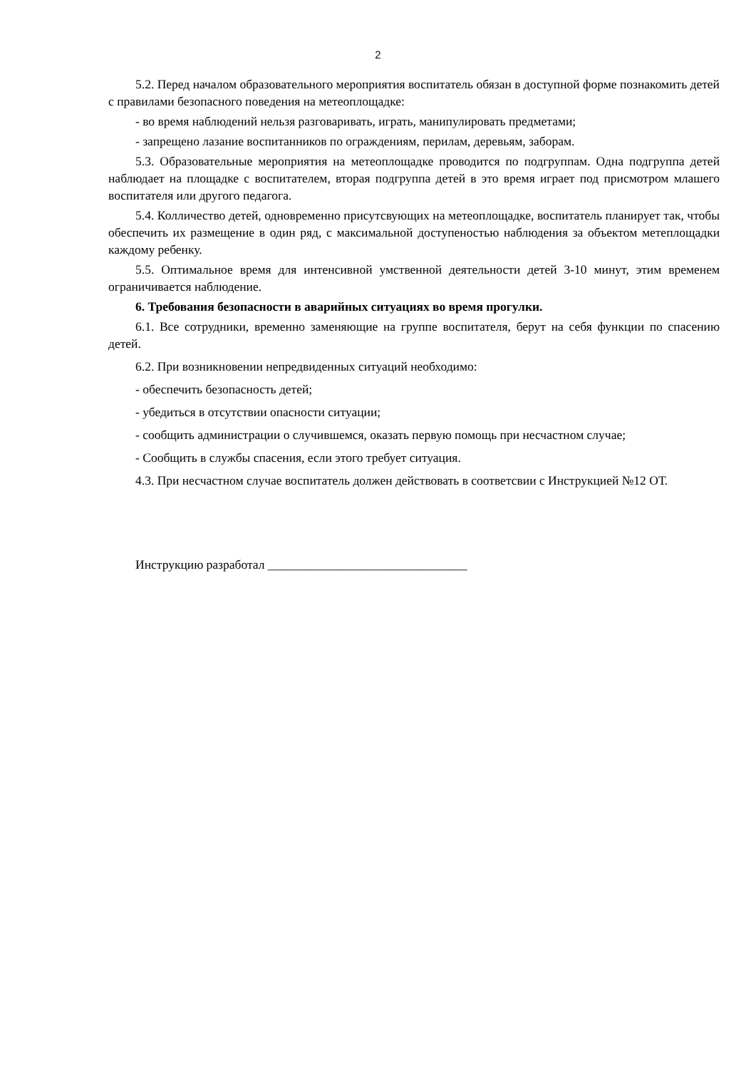2
5.2. Перед началом образовательного мероприятия воспитатель обязан в доступной форме познакомить детей с правилами безопасного поведения на метеоплощадке:
- во время наблюдений нельзя разговаривать, играть, манипулировать предметами;
- запрещено лазание воспитанников по ограждениям, перилам, деревьям, заборам.
5.3. Образовательные мероприятия на метеоплощадке проводится по подгруппам. Одна подгруппа детей наблюдает на площадке с воспитателем, вторая подгруппа детей в это время играет под присмотром млашего воспитателя или другого педагога.
5.4. Колличество детей, одновременно присутсвующих на метеоплощадке, воспитатель планирует так, чтобы обеспечить их размещение в один ряд, с максимальной доступеностью наблюдения за объектом метеплощадки каждому ребенку.
5.5. Оптимальное время для интенсивной умственной деятельности детей 3-10 минут, этим временем ограничивается наблюдение.
6. Требования безопасности в аварийных ситуациях во время прогулки.
6.1. Все сотрудники, временно заменяющие на группе воспитателя, берут на себя функции по спасению детей.
6.2. При возникновении непредвиденных ситуаций необходимо:
- обеспечить безопасность детей;
- убедиться в отсутствии опасности ситуации;
- сообщить администрации о случившемся, оказать первую помощь при несчастном случае;
- Сообщить в службы спасения, если этого требует ситуация.
4.3. При несчастном случае воспитатель должен действовать в соответсвии с Инструкцией №12 ОТ.
Инструкцию разработал ________________________________